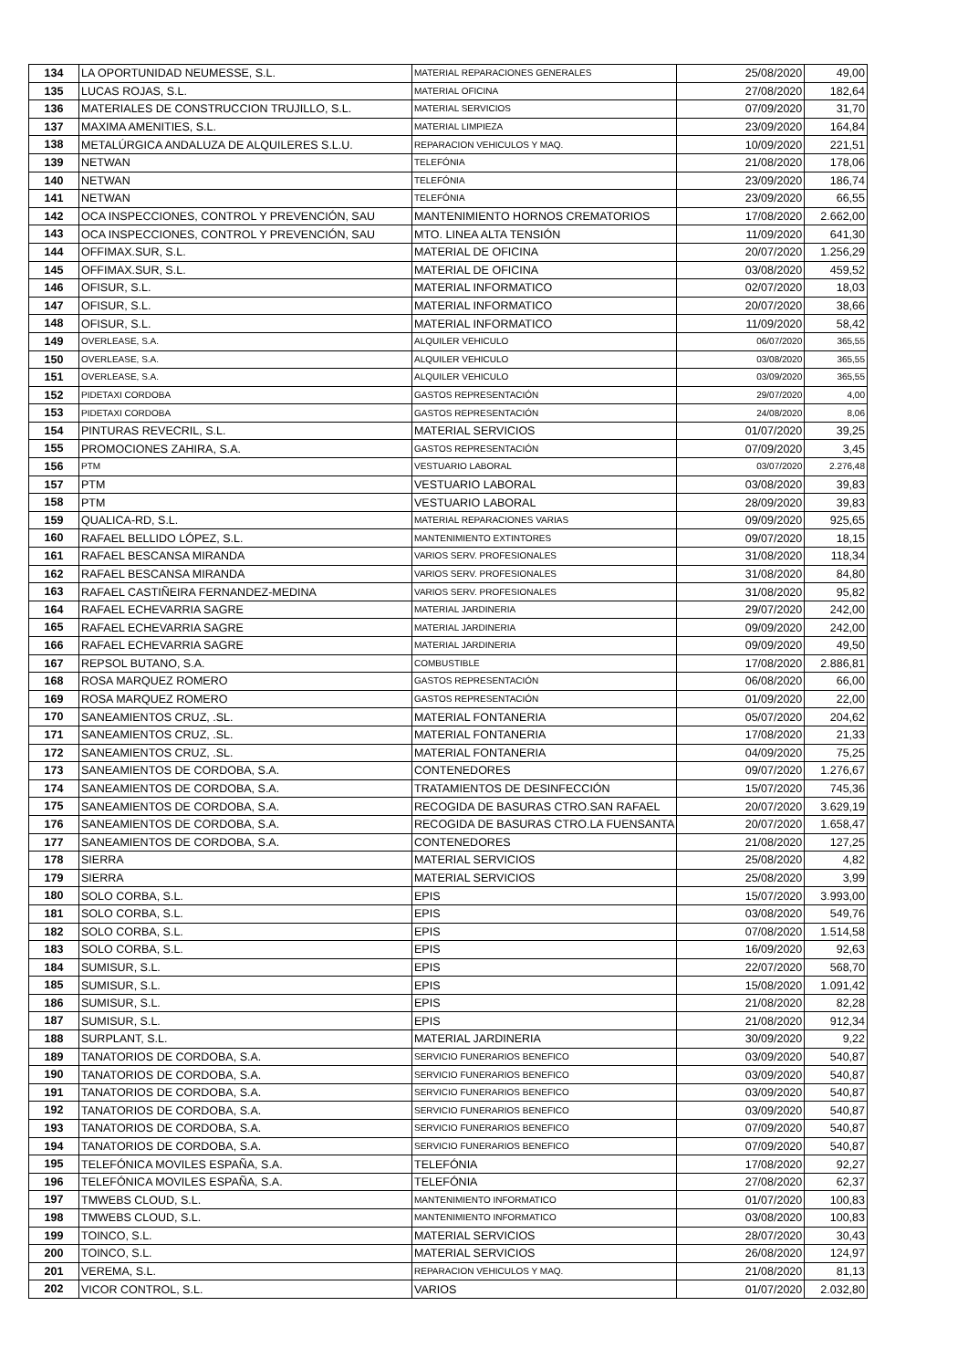| 134 | LA OPORTUNIDAD NEUMESSE, S.L. | MATERIAL REPARACIONES GENERALES | 25/08/2020 | 49,00 |
| 135 | LUCAS ROJAS, S.L. | MATERIAL OFICINA | 27/08/2020 | 182,64 |
| 136 | MATERIALES DE CONSTRUCCION TRUJILLO, S.L. | MATERIAL SERVICIOS | 07/09/2020 | 31,70 |
| 137 | MAXIMA AMENITIES, S.L. | MATERIAL LIMPIEZA | 23/09/2020 | 164,84 |
| 138 | METALÚRGICA ANDALUZA DE ALQUILERES S.L.U. | REPARACION VEHICULOS Y MAQ. | 10/09/2020 | 221,51 |
| 139 | NETWAN | TELEFÓNIA | 21/08/2020 | 178,06 |
| 140 | NETWAN | TELEFÓNIA | 23/09/2020 | 186,74 |
| 141 | NETWAN | TELEFÓNIA | 23/09/2020 | 66,55 |
| 142 | OCA INSPECCIONES, CONTROL Y PREVENCIÓN, SAU | MANTENIMIENTO HORNOS CREMATORIOS | 17/08/2020 | 2.662,00 |
| 143 | OCA INSPECCIONES, CONTROL Y PREVENCIÓN, SAU | MTO. LINEA ALTA TENSIÓN | 11/09/2020 | 641,30 |
| 144 | OFFIMAX.SUR, S.L. | MATERIAL DE OFICINA | 20/07/2020 | 1.256,29 |
| 145 | OFFIMAX.SUR, S.L. | MATERIAL DE OFICINA | 03/08/2020 | 459,52 |
| 146 | OFISUR, S.L. | MATERIAL INFORMATICO | 02/07/2020 | 18,03 |
| 147 | OFISUR, S.L. | MATERIAL INFORMATICO | 20/07/2020 | 38,66 |
| 148 | OFISUR, S.L. | MATERIAL INFORMATICO | 11/09/2020 | 58,42 |
| 149 | OVERLEASE, S.A. | ALQUILER VEHICULO | 06/07/2020 | 365,55 |
| 150 | OVERLEASE, S.A. | ALQUILER VEHICULO | 03/08/2020 | 365,55 |
| 151 | OVERLEASE, S.A. | ALQUILER VEHICULO | 03/09/2020 | 365,55 |
| 152 | PIDETAXI CORDOBA | GASTOS REPRESENTACIÓN | 29/07/2020 | 4,00 |
| 153 | PIDETAXI CORDOBA | GASTOS REPRESENTACIÓN | 24/08/2020 | 8,06 |
| 154 | PINTURAS REVECRIL, S.L. | MATERIAL SERVICIOS | 01/07/2020 | 39,25 |
| 155 | PROMOCIONES ZAHIRA, S.A. | GASTOS REPRESENTACIÓN | 07/09/2020 | 3,45 |
| 156 | PTM | VESTUARIO LABORAL | 03/07/2020 | 2.276,48 |
| 157 | PTM | VESTUARIO LABORAL | 03/08/2020 | 39,83 |
| 158 | PTM | VESTUARIO LABORAL | 28/09/2020 | 39,83 |
| 159 | QUALICA-RD, S.L. | MATERIAL REPARACIONES VARIAS | 09/09/2020 | 925,65 |
| 160 | RAFAEL BELLIDO LÓPEZ, S.L. | MANTENIMIENTO EXTINTORES | 09/07/2020 | 18,15 |
| 161 | RAFAEL BESCANSA MIRANDA | VARIOS SERV. PROFESIONALES | 31/08/2020 | 118,34 |
| 162 | RAFAEL BESCANSA MIRANDA | VARIOS SERV. PROFESIONALES | 31/08/2020 | 84,80 |
| 163 | RAFAEL CASTIÑEIRA FERNANDEZ-MEDINA | VARIOS SERV. PROFESIONALES | 31/08/2020 | 95,82 |
| 164 | RAFAEL ECHEVARRIA SAGRE | MATERIAL JARDINERIA | 29/07/2020 | 242,00 |
| 165 | RAFAEL ECHEVARRIA SAGRE | MATERIAL JARDINERIA | 09/09/2020 | 242,00 |
| 166 | RAFAEL ECHEVARRIA SAGRE | MATERIAL JARDINERIA | 09/09/2020 | 49,50 |
| 167 | REPSOL BUTANO, S.A. | COMBUSTIBLE | 17/08/2020 | 2.886,81 |
| 168 | ROSA MARQUEZ ROMERO | GASTOS REPRESENTACIÓN | 06/08/2020 | 66,00 |
| 169 | ROSA MARQUEZ ROMERO | GASTOS REPRESENTACIÓN | 01/09/2020 | 22,00 |
| 170 | SANEAMIENTOS CRUZ, .SL. | MATERIAL FONTANERIA | 05/07/2020 | 204,62 |
| 171 | SANEAMIENTOS CRUZ, .SL. | MATERIAL FONTANERIA | 17/08/2020 | 21,33 |
| 172 | SANEAMIENTOS CRUZ, .SL. | MATERIAL FONTANERIA | 04/09/2020 | 75,25 |
| 173 | SANEAMIENTOS DE CORDOBA, S.A. | CONTENEDORES | 09/07/2020 | 1.276,67 |
| 174 | SANEAMIENTOS DE CORDOBA, S.A. | TRATAMIENTOS DE DESINFECCIÓN | 15/07/2020 | 745,36 |
| 175 | SANEAMIENTOS DE CORDOBA, S.A. | RECOGIDA DE BASURAS CTRO.SAN RAFAEL | 20/07/2020 | 3.629,19 |
| 176 | SANEAMIENTOS DE CORDOBA, S.A. | RECOGIDA DE BASURAS CTRO.LA FUENSANTA | 20/07/2020 | 1.658,47 |
| 177 | SANEAMIENTOS DE CORDOBA, S.A. | CONTENEDORES | 21/08/2020 | 127,25 |
| 178 | SIERRA | MATERIAL SERVICIOS | 25/08/2020 | 4,82 |
| 179 | SIERRA | MATERIAL SERVICIOS | 25/08/2020 | 3,99 |
| 180 | SOLO CORBA, S.L. | EPIS | 15/07/2020 | 3.993,00 |
| 181 | SOLO CORBA, S.L. | EPIS | 03/08/2020 | 549,76 |
| 182 | SOLO CORBA, S.L. | EPIS | 07/08/2020 | 1.514,58 |
| 183 | SOLO CORBA, S.L. | EPIS | 16/09/2020 | 92,63 |
| 184 | SUMISUR, S.L. | EPIS | 22/07/2020 | 568,70 |
| 185 | SUMISUR, S.L. | EPIS | 15/08/2020 | 1.091,42 |
| 186 | SUMISUR, S.L. | EPIS | 21/08/2020 | 82,28 |
| 187 | SUMISUR, S.L. | EPIS | 21/08/2020 | 912,34 |
| 188 | SURPLANT, S.L. | MATERIAL JARDINERIA | 30/09/2020 | 9,22 |
| 189 | TANATORIOS DE CORDOBA, S.A. | SERVICIO FUNERARIOS BENEFICO | 03/09/2020 | 540,87 |
| 190 | TANATORIOS DE CORDOBA, S.A. | SERVICIO FUNERARIOS BENEFICO | 03/09/2020 | 540,87 |
| 191 | TANATORIOS DE CORDOBA, S.A. | SERVICIO FUNERARIOS BENEFICO | 03/09/2020 | 540,87 |
| 192 | TANATORIOS DE CORDOBA, S.A. | SERVICIO FUNERARIOS BENEFICO | 03/09/2020 | 540,87 |
| 193 | TANATORIOS DE CORDOBA, S.A. | SERVICIO FUNERARIOS BENEFICO | 07/09/2020 | 540,87 |
| 194 | TANATORIOS DE CORDOBA, S.A. | SERVICIO FUNERARIOS BENEFICO | 07/09/2020 | 540,87 |
| 195 | TELEFÓNICA MOVILES ESPAÑA, S.A. | TELEFÓNIA | 17/08/2020 | 92,27 |
| 196 | TELEFÓNICA MOVILES ESPAÑA, S.A. | TELEFÓNIA | 27/08/2020 | 62,37 |
| 197 | TMWEBS CLOUD, S.L. | MANTENIMIENTO INFORMATICO | 01/07/2020 | 100,83 |
| 198 | TMWEBS CLOUD, S.L. | MANTENIMIENTO INFORMATICO | 03/08/2020 | 100,83 |
| 199 | TOINCO, S.L. | MATERIAL SERVICIOS | 28/07/2020 | 30,43 |
| 200 | TOINCO, S.L. | MATERIAL SERVICIOS | 26/08/2020 | 124,97 |
| 201 | VEREMA, S.L. | REPARACION VEHICULOS Y MAQ. | 21/08/2020 | 81,13 |
| 202 | VICOR CONTROL, S.L. | VARIOS | 01/07/2020 | 2.032,80 |